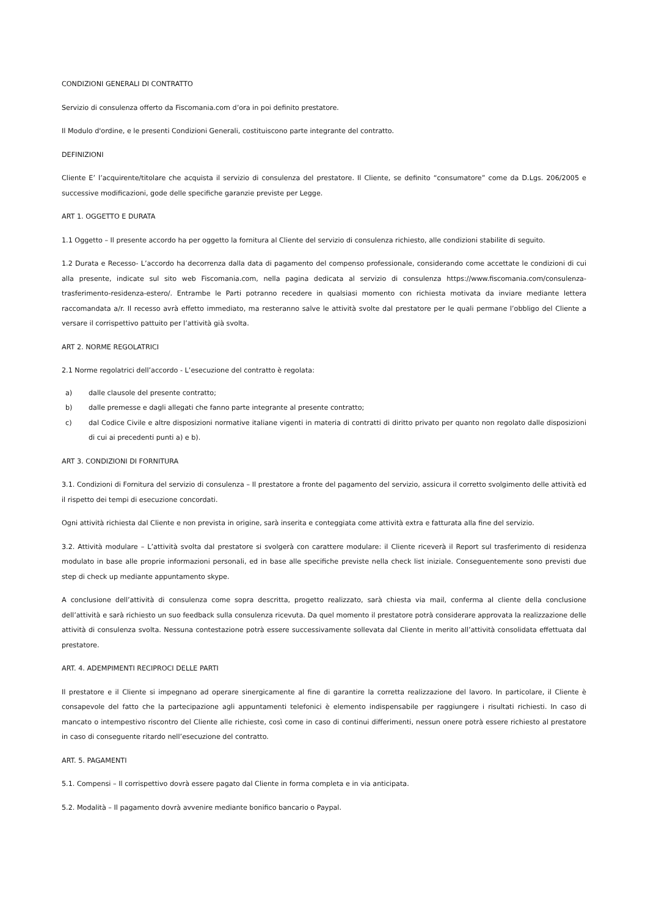CONDIZIONI GENERALI DI CONTRATTO
Servizio di consulenza offerto da Fiscomania.com d’ora in poi definito prestatore.
Il Modulo d'ordine, e le presenti Condizioni Generali, costituiscono parte integrante del contratto.
DEFINIZIONI
Cliente E’ l’acquirente/titolare che acquista il servizio di consulenza del prestatore. Il Cliente, se definito “consumatore” come da D.Lgs. 206/2005 e successive modificazioni, gode delle specifiche garanzie previste per Legge.
ART 1. OGGETTO E DURATA
1.1 Oggetto – Il presente accordo ha per oggetto la fornitura al Cliente del servizio di consulenza richiesto, alle condizioni stabilite di seguito.
1.2 Durata e Recesso- L’accordo ha decorrenza dalla data di pagamento del compenso professionale, considerando come accettate le condizioni di cui alla presente, indicate sul sito web Fiscomania.com, nella pagina dedicata al servizio di consulenza https://www.fiscomania.com/consulenza-trasferimento-residenza-estero/. Entrambe le Parti potranno recedere in qualsiasi momento con richiesta motivata da inviare mediante lettera raccomandata a/r. Il recesso avrà effetto immediato, ma resteranno salve le attività svolte dal prestatore per le quali permane l’obbligo del Cliente a versare il corrispettivo pattuito per l’attività già svolta.
ART 2. NORME REGOLATRICI
2.1 Norme regolatrici dell’accordo - L’esecuzione del contratto è regolata:
a) dalle clausole del presente contratto;
b) dalle premesse e dagli allegati che fanno parte integrante al presente contratto;
c) dal Codice Civile e altre disposizioni normative italiane vigenti in materia di contratti di diritto privato per quanto non regolato dalle disposizioni di cui ai precedenti punti a) e b).
ART 3. CONDIZIONI DI FORNITURA
3.1. Condizioni di Fornitura del servizio di consulenza – Il prestatore a fronte del pagamento del servizio, assicura il corretto svolgimento delle attività ed il rispetto dei tempi di esecuzione concordati.
Ogni attività richiesta dal Cliente e non prevista in origine, sarà inserita e conteggiata come attività extra e fatturata alla fine del servizio.
3.2. Attività modulare – L’attività svolta dal prestatore si svolgerà con carattere modulare: il Cliente riceverà il Report sul trasferimento di residenza modulato in base alle proprie informazioni personali, ed in base alle specifiche previste nella check list iniziale. Conseguentemente sono previsti due step di check up mediante appuntamento skype.
A conclusione dell’attività di consulenza come sopra descritta, progetto realizzato, sarà chiesta via mail, conferma al cliente della conclusione dell’attività e sarà richiesto un suo feedback sulla consulenza ricevuta. Da quel momento il prestatore potrà considerare approvata la realizzazione delle attività di consulenza svolta. Nessuna contestazione potrà essere successivamente sollevata dal Cliente in merito all’attività consolidata effettuata dal prestatore.
ART. 4. ADEMPIMENTI RECIPROCI DELLE PARTI
Il prestatore e il Cliente si impegnano ad operare sinergicamente al fine di garantire la corretta realizzazione del lavoro. In particolare, il Cliente è consapevole del fatto che la partecipazione agli appuntamenti telefonici è elemento indispensabile per raggiungere i risultati richiesti. In caso di mancato o intempestivo riscontro del Cliente alle richieste, così come in caso di continui differimenti, nessun onere potrà essere richiesto al prestatore in caso di conseguente ritardo nell’esecuzione del contratto.
ART. 5. PAGAMENTI
5.1. Compensi – Il corrispettivo dovrà essere pagato dal Cliente in forma completa e in via anticipata.
5.2. Modalità – Il pagamento dovrà avvenire mediante bonifico bancario o Paypal.